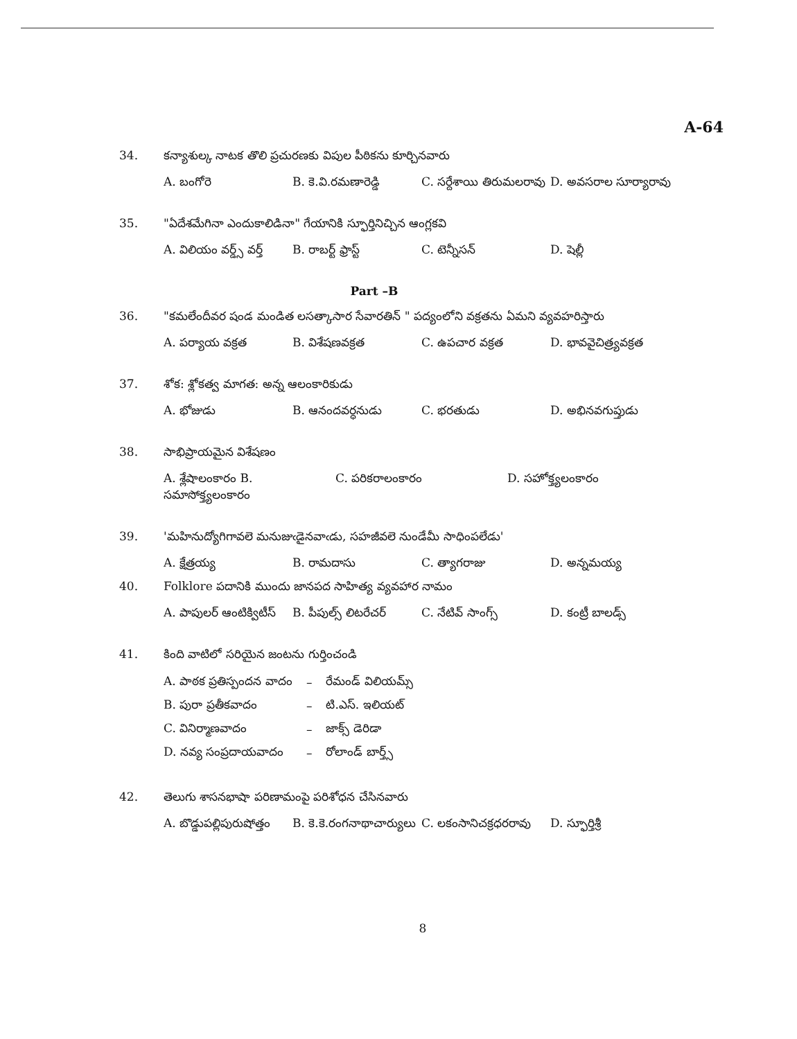A-64
34. కన్యాశుల్క నాటక తొలి ప్రచురణకు విపుల పీఠికను కూర్చినవారు
A. బంగోరె B. కె.వి.రమణారెడ్డి C. సర్దేశాయి తిరుమలరావు D. అవసరాల సూర్యారావు
35. "ఏదేశమేగినా ఎందుకాలిడినా" గేయానికి స్ఫూర్తినిచ్చిన ఆంగ్లకవి
A. విలియం వర్డ్స్ వర్త్ B. రాబర్ట్ ఫ్రాస్ట్ C. టెన్నీసన్ D. షెల్లీ
Part –B
36. "కమలేందీవర షండ మండిత లసత్కాసార సేవారతిన్ " పద్యంలోని వక్రతను ఏమని వ్యవహరిస్తారు
A. పర్యాయ వక్రత B. విశేషణవక్రత C. ఉపచార వక్రత D. భావవైచిత్ర్యవక్రత
37. శోక: శ్లోకత్వ మాగత: అన్న ఆలంకారికుడు
A. భోజుడు B. ఆనందవర్ధనుడు C. భరతుడు D. అభినవగుప్తుడు
38. సాభిప్రాయమైన విశేషణం
A. శ్లేషాలంకారం B. సమాసోక్త్యలంకారం C. పరికరాలంకారం D. సహోక్త్యలంకారం
39. 'మహినుద్యోగిగావలె మనుజుఁడైనవాఁడు, సహజీవలె నుండేమీ సాధింపలేడు'
A. క్షేత్రయ్య B. రామదాసు C. త్యాగరాజు D. అన్నమయ్య
40. Folklore పదానికి ముందు జానపద సాహిత్య వ్యవహార నామం
A. పాపులర్ ఆంటిక్విటీస్ B. పీపుల్స్ లిటరేచర్ C. నేటివ్ సాంగ్స్ D. కంట్రీ బాలడ్స్
41. కింది వాటిలో సరియైన జంటను గుర్తించండి
| A. పాఠక ప్రతిస్పందన వాదం | – | రేమండ్ విలియమ్స్ |
| B. పురా ప్రతీకవాదం | – | టి.ఎస్. ఇలియట్ |
| C. వినిర్మాణవాదం | – | జాక్స్ డెరిడా |
| D. నవ్య సంప్రదాయవాదం | – | రోలాండ్ బార్త్స్ |
42. తెలుగు శాసనభాషా పరిణామంపై పరిశోధన చేసినవారు
A. బొడ్డుపల్లిపురుషోత్తం B. కె.కె.రంగనాథాచార్యులు C. లకంసానిచక్రధరరావు D. స్ఫూర్తిశ్రీ
8